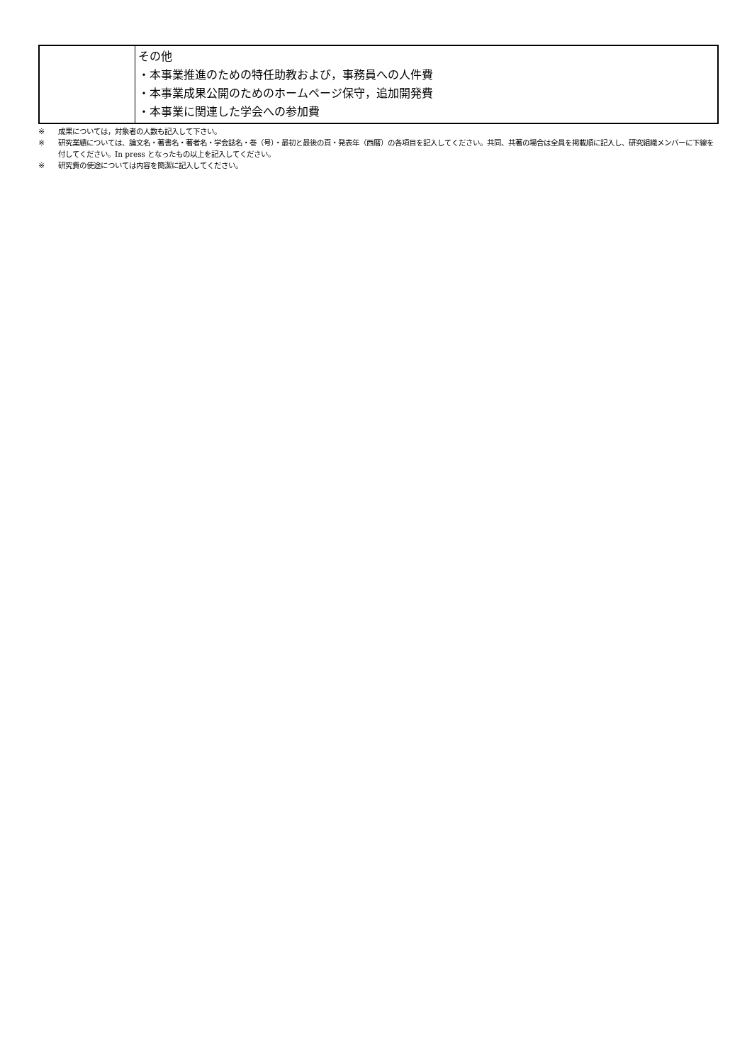| | その他 ・本事業推進のための特任助教および，事務員への人件費 ・本事業成果公開のためのホームページ保守，追加開発費 ・本事業に関連した学会への参加費 |
※ 成果については，対象者の人数も記入して下さい。
※ 研究業績については、論文名・著書名・著者名・学会誌名・巻（号）・最初と最後の頁・発表年（西暦）の各項目を記入してください。共同、共著の場合は全員を掲載順に記入し、研究組織メンバーに下線を付してください。In press となったもの以上を記入してください。
※ 研究費の使途については内容を簡潔に記入してください。